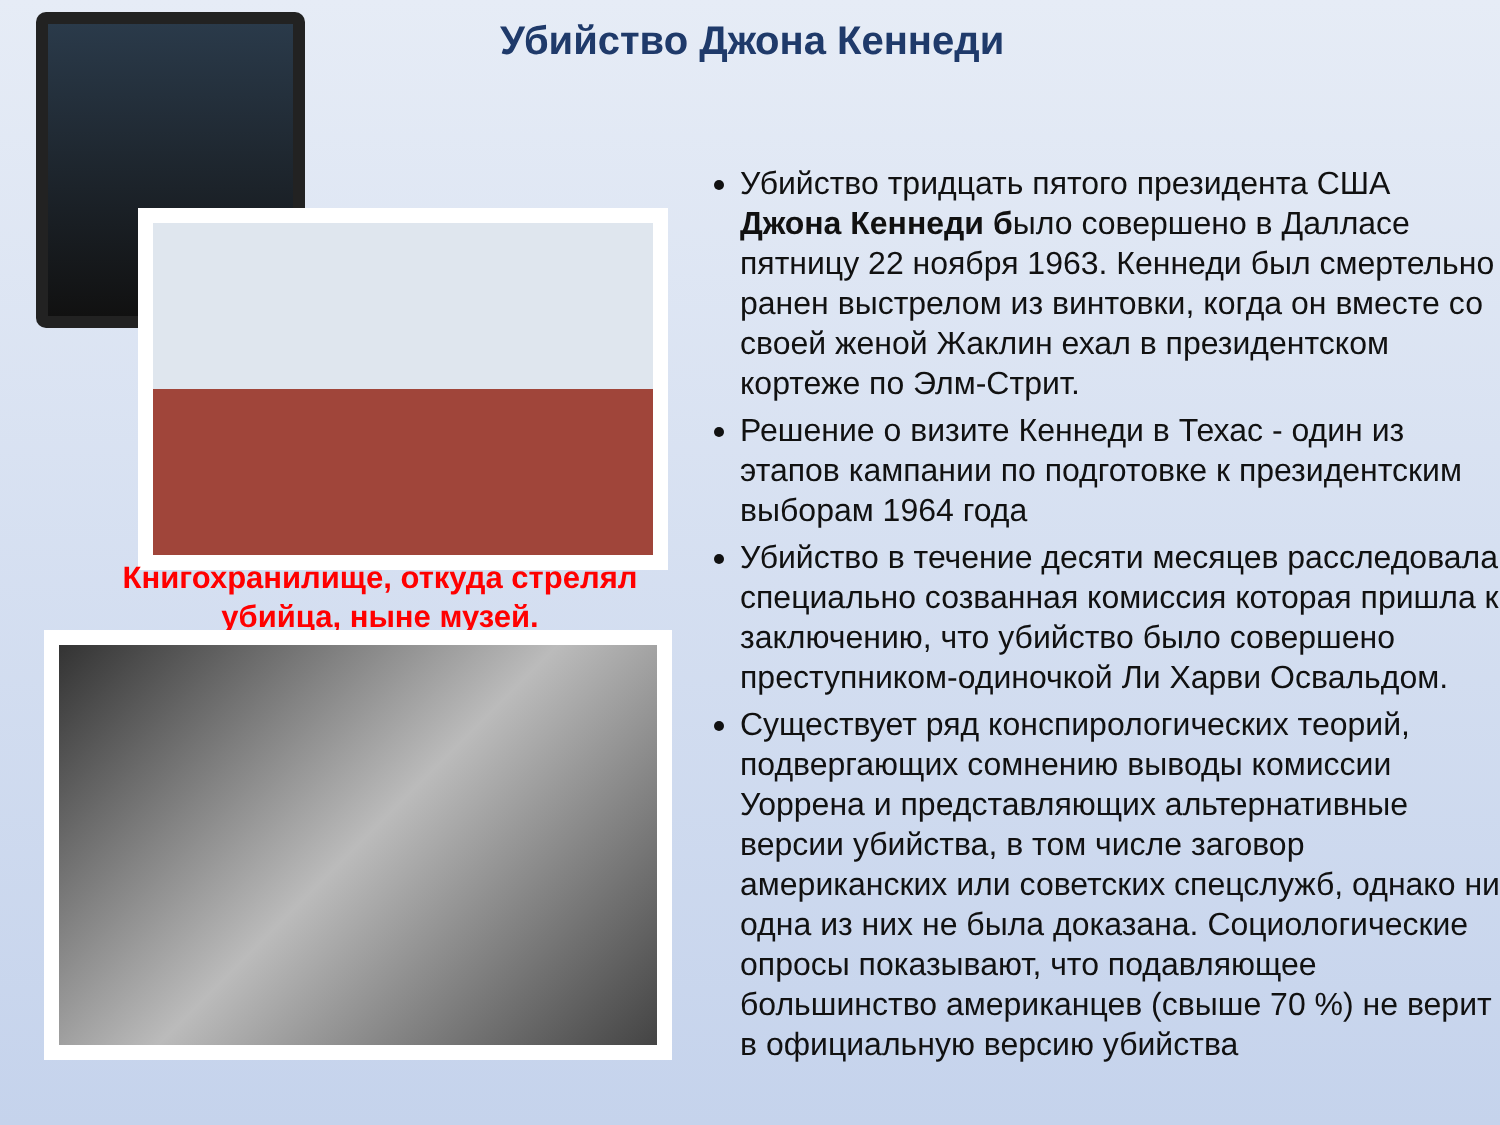Книгохранилище, откуда стрелял убийца, ныне музей.
Убийство Джона Кеннеди
Убийство тридцать пятого президента США Джона Кеннеди было совершено в Далласе пятницу 22 ноября 1963. Кеннеди был смертельно ранен выстрелом из винтовки, когда он вместе со своей женой Жаклин ехал в президентском кортеже по Элм-Стрит.
Решение о визите Кеннеди в Техас - один из этапов кампании по подготовке к президентским выборам 1964 года
Убийство в течение десяти месяцев расследовала специально созванная комиссия которая пришла к заключению, что убийство было совершено преступником-одиночкой Ли Харви Освальдом.
Существует ряд конспирологических теорий, подвергающих сомнению выводы комиссии Уоррена и представляющих альтернативные версии убийства, в том числе заговор американских или советских спецслужб, однако ни одна из них не была доказана. Социологические опросы показывают, что подавляющее большинство американцев (свыше 70 %) не верит в официальную версию убийства